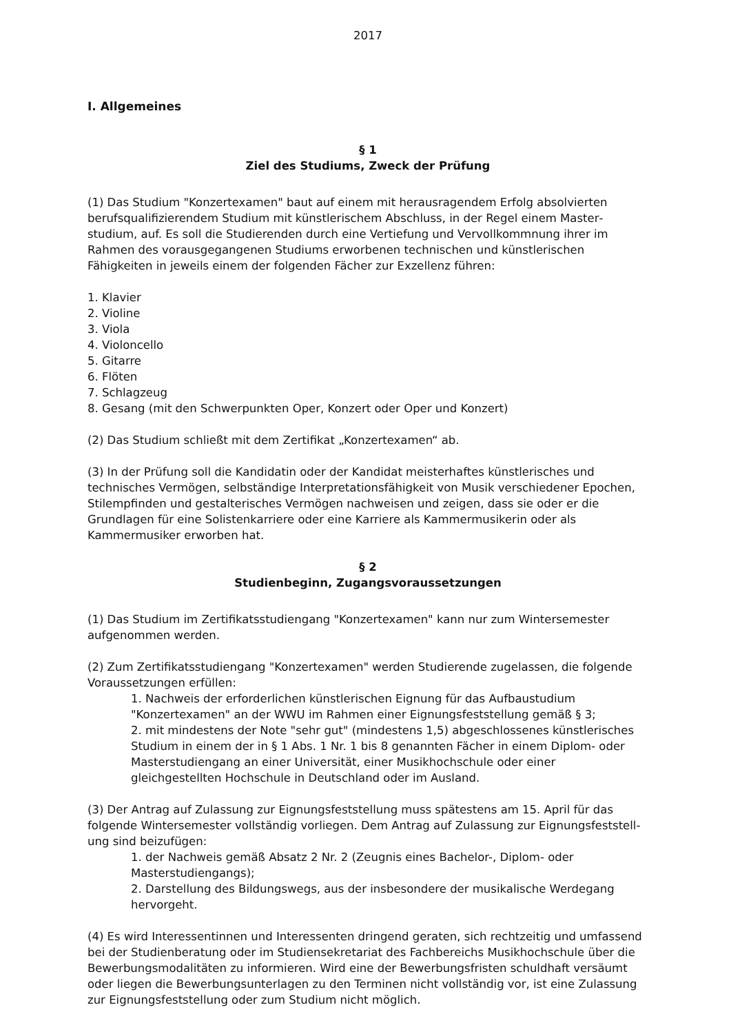2017
I. Allgemeines
§ 1
Ziel des Studiums, Zweck der Prüfung
(1) Das Studium "Konzertexamen" baut auf einem mit herausragendem Erfolg absolvierten berufsqualifizierendem Studium mit künstlerischem Abschluss, in der Regel einem Master­studium, auf. Es soll die Studierenden durch eine Vertiefung und Vervollkommnung ihrer im Rahmen des vorausgegangenen Studiums erworbenen technischen und künstlerischen Fähigkeiten in jeweils einem der folgenden Fächer zur Exzellenz führen:
1. Klavier
2. Violine
3. Viola
4. Violoncello
5. Gitarre
6. Flöten
7. Schlagzeug
8. Gesang (mit den Schwerpunkten Oper, Konzert oder Oper und Konzert)
(2) Das Studium schließt mit dem Zertifikat „Konzertexamen“ ab.
(3) In der Prüfung soll die Kandidatin oder der Kandidat meisterhaftes künstlerisches und technisches Vermögen, selbständige Interpretationsfähigkeit von Musik verschiedener Epochen, Stilempfinden und gestalterisches Vermögen nachweisen und zeigen, dass sie oder er die Grundlagen für eine Solistenkarriere oder eine Karriere als Kammermusikerin oder als Kammermusiker erworben hat.
§ 2
Studienbeginn, Zugangsvoraussetzungen
(1) Das Studium im Zertifikatsstudiengang "Konzertexamen" kann nur zum Wintersemester aufgenommen werden.
(2) Zum Zertifikatsstudiengang "Konzertexamen" werden Studierende zugelassen, die folgende Voraussetzungen erfüllen:
1. Nachweis der erforderlichen künstlerischen Eignung für das Aufbaustudium "Konzertexamen" an der WWU im Rahmen einer Eignungsfeststellung gemäß § 3;
2. mit mindestens der Note "sehr gut" (mindestens 1,5) abgeschlossenes künstlerisches Studium in einem der in § 1 Abs. 1 Nr. 1 bis 8 genannten Fächer in einem Diplom- oder Masterstudiengang an einer Universität, einer Musikhochschule oder einer gleichgestellten Hochschule in Deutschland oder im Ausland.
(3) Der Antrag auf Zulassung zur Eignungsfeststellung muss spätestens am 15. April für das folgende Wintersemester vollständig vorliegen. Dem Antrag auf Zulassung zur Eignungsfeststell­ung sind beizufügen:
1. der Nachweis gemäß Absatz 2 Nr. 2 (Zeugnis eines Bachelor-, Diplom- oder Masterstudiengangs);
2. Darstellung des Bildungswegs, aus der insbesondere der musikalische Werdegang hervorgeht.
(4) Es wird Interessentinnen und Interessenten dringend geraten, sich rechtzeitig und umfassend bei der Studienberatung oder im Studiensekretariat des Fachbereichs Musikhochschule über die Bewerbungsmodalitäten zu informieren. Wird eine der Bewerbungsfristen schuldhaft versäumt oder liegen die Bewerbungsunterlagen zu den Terminen nicht vollständig vor, ist eine Zulassung zur Eignungsfeststellung oder zum Studium nicht möglich.